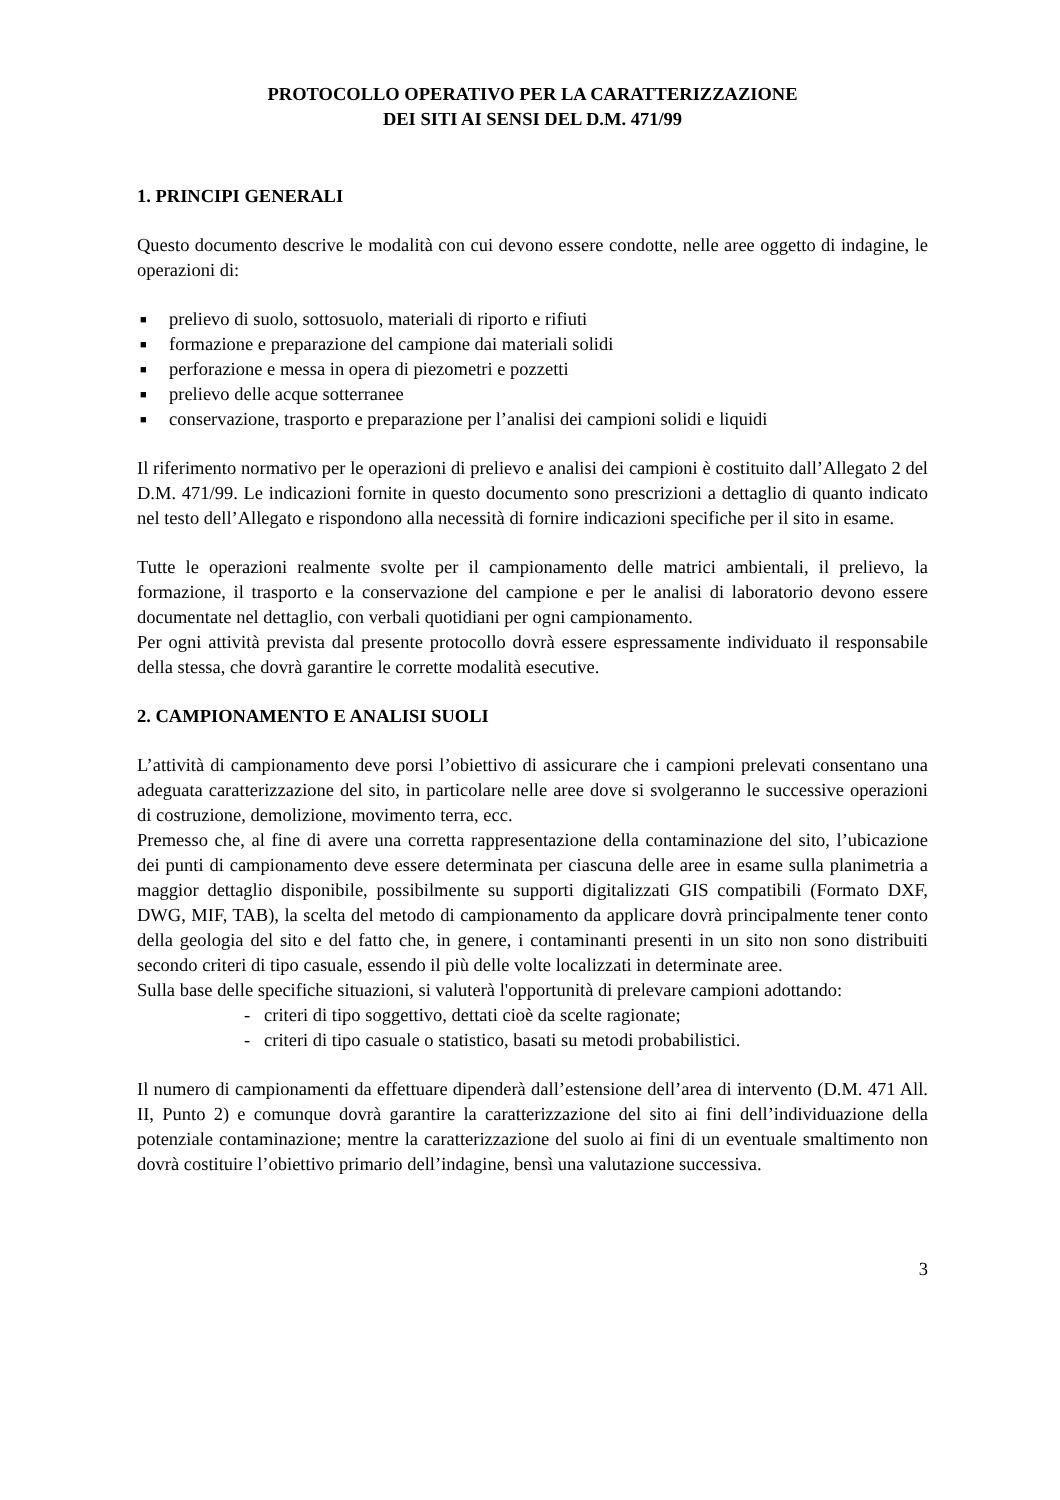PROTOCOLLO OPERATIVO PER LA CARATTERIZZAZIONE
DEI SITI AI SENSI DEL D.M. 471/99
1. PRINCIPI GENERALI
Questo documento descrive le modalità con cui devono essere condotte, nelle aree oggetto di indagine, le operazioni di:
■ prelievo di suolo, sottosuolo, materiali di riporto e rifiuti
■ formazione e preparazione del campione dai materiali solidi
■ perforazione e messa in opera di piezometri e pozzetti
■ prelievo delle acque sotterranee
■ conservazione, trasporto e preparazione per l’analisi dei campioni solidi e liquidi
Il riferimento normativo per le operazioni di prelievo e analisi dei campioni è costituito dall’Allegato 2 del D.M. 471/99. Le indicazioni fornite in questo documento sono prescrizioni a dettaglio di quanto indicato nel testo dell’Allegato e rispondono alla necessità di fornire indicazioni specifiche per il sito in esame.
Tutte le operazioni realmente svolte per il campionamento delle matrici ambientali, il prelievo, la formazione, il trasporto e la conservazione del campione e per le analisi di laboratorio devono essere documentate nel dettaglio, con verbali quotidiani per ogni campionamento.
Per ogni attività prevista dal presente protocollo dovrà essere espressamente individuato il responsabile della stessa, che dovrà garantire le corrette modalità esecutive.
2. CAMPIONAMENTO E ANALISI SUOLI
L’attività di campionamento deve porsi l’obiettivo di assicurare che i campioni prelevati consentano una adeguata caratterizzazione del sito, in particolare nelle aree dove si svolgeranno le successive operazioni di costruzione, demolizione, movimento terra, ecc.
Premesso che, al fine di avere una corretta rappresentazione della contaminazione del sito, l’ubicazione dei punti di campionamento deve essere determinata per ciascuna delle aree in esame sulla planimetria a maggior dettaglio disponibile, possibilmente su supporti digitalizzati GIS compatibili (Formato DXF, DWG, MIF, TAB), la scelta del metodo di campionamento da applicare dovrà principalmente tener conto della geologia del sito e del fatto che, in genere, i contaminanti presenti in un sito non sono distribuiti secondo criteri di tipo casuale, essendo il più delle volte localizzati in determinate aree.
Sulla base delle specifiche situazioni, si valuterà l'opportunità di prelevare campioni adottando:
- criteri di tipo soggettivo, dettati cioè da scelte ragionate;
- criteri di tipo casuale o statistico, basati su metodi probabilistici.
Il numero di campionamenti da effettuare dipenderà dall’estensione dell’area di intervento (D.M. 471 All. II, Punto 2) e comunque dovrà garantire la caratterizzazione del sito ai fini dell’individuazione della potenziale contaminazione; mentre la caratterizzazione del suolo ai fini di un eventuale smaltimento non dovrà costituire l’obiettivo primario dell’indagine, bensì una valutazione successiva.
3